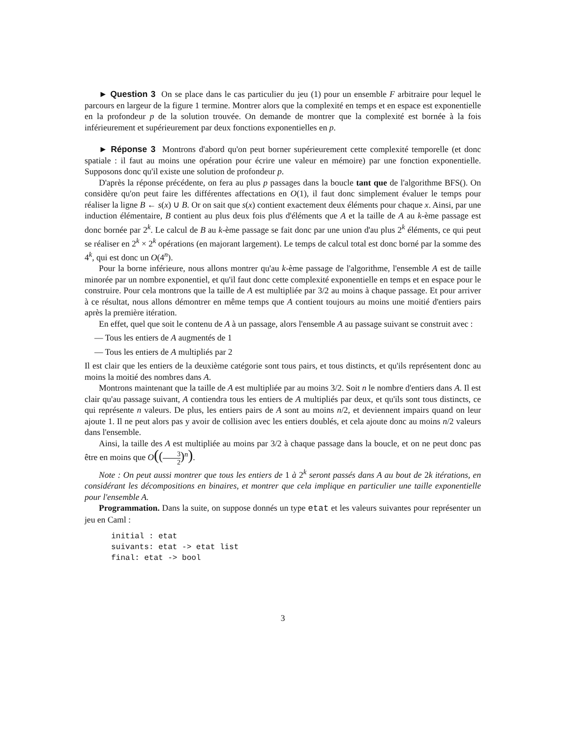► Question 3 On se place dans le cas particulier du jeu (1) pour un ensemble F arbitraire pour lequel le parcours en largeur de la figure 1 termine. Montrer alors que la complexité en temps et en espace est exponentielle en la profondeur p de la solution trouvée. On demande de montrer que la complexité est bornée à la fois inférieurement et supérieurement par deux fonctions exponentielles en p.
► Réponse 3 Montrons d'abord qu'on peut borner supérieurement cette complexité temporelle (et donc spatiale : il faut au moins une opération pour écrire une valeur en mémoire) par une fonction exponentielle. Supposons donc qu'il existe une solution de profondeur p.
D'après la réponse précédente, on fera au plus p passages dans la boucle tant que de l'algorithme BFS(). On considère qu'on peut faire les différentes affectations en O(1), il faut donc simplement évaluer le temps pour réaliser la ligne B ← s(x) ∪ B. Or on sait que s(x) contient exactement deux éléments pour chaque x. Ainsi, par une induction élémentaire, B contient au plus deux fois plus d'éléments que A et la taille de A au k-ème passage est donc bornée par 2<sup>k</sup>. Le calcul de B au k-ème passage se fait donc par une union d'au plus 2<sup>k</sup> éléments, ce qui peut se réaliser en 2<sup>k</sup> × 2<sup>k</sup> opérations (en majorant largement). Le temps de calcul total est donc borné par la somme des 4<sup>k</sup>, qui est donc un O(4<sup>n</sup>).
Pour la borne inférieure, nous allons montrer qu'au k-ème passage de l'algorithme, l'ensemble A est de taille minorée par un nombre exponentiel, et qu'il faut donc cette complexité exponentielle en temps et en espace pour le construire. Pour cela montrons que la taille de A est multipliée par 3/2 au moins à chaque passage. Et pour arriver à ce résultat, nous allons démontrer en même temps que A contient toujours au moins une moitié d'entiers pairs après la première itération.
En effet, quel que soit le contenu de A à un passage, alors l'ensemble A au passage suivant se construit avec :
— Tous les entiers de A augmentés de 1
— Tous les entiers de A multipliés par 2
Il est clair que les entiers de la deuxième catégorie sont tous pairs, et tous distincts, et qu'ils représentent donc au moins la moitié des nombres dans A.
Montrons maintenant que la taille de A est multipliée par au moins 3/2. Soit n le nombre d'entiers dans A. Il est clair qu'au passage suivant, A contiendra tous les entiers de A multipliés par deux, et qu'ils sont tous distincts, ce qui représente n valeurs. De plus, les entiers pairs de A sont au moins n/2, et deviennent impairs quand on leur ajoute 1. Il ne peut alors pas y avoir de collision avec les entiers doublés, et cela ajoute donc au moins n/2 valeurs dans l'ensemble.
Ainsi, la taille des A est multipliée au moins par 3/2 à chaque passage dans la boucle, et on ne peut donc pas être en moins que O((3 2)<sup>n</sup>).
Note : On peut aussi montrer que tous les entiers de 1 à 2<sup>k</sup> seront passés dans A au bout de 2k itérations, en considérant les décompositions en binaires, et montrer que cela implique en particulier une taille exponentielle pour l'ensemble A.
Programmation. Dans la suite, on suppose donnés un type etat et les valeurs suivantes pour représenter un jeu en Caml :
initial : etat
suivants: etat -> etat list
final: etat -> bool
3